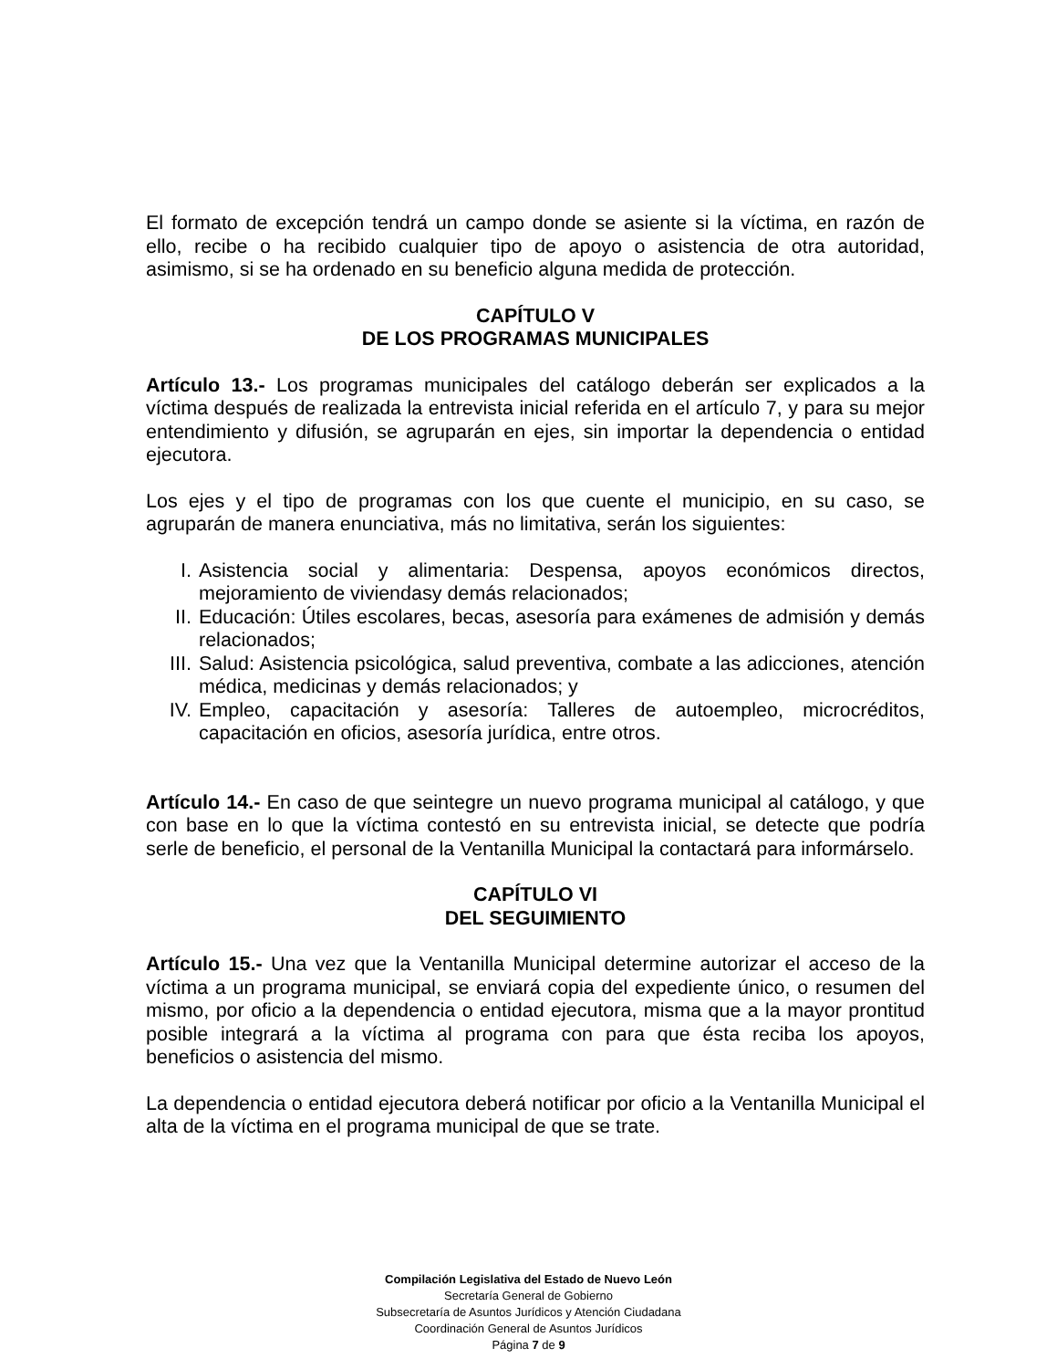El formato de excepción tendrá un campo donde se asiente si la víctima, en razón de ello, recibe o ha recibido cualquier tipo de apoyo o asistencia de otra autoridad, asimismo, si se ha ordenado en su beneficio alguna medida de protección.
CAPÍTULO V
DE LOS PROGRAMAS MUNICIPALES
Artículo 13.- Los programas municipales del catálogo deberán ser explicados a la víctima después de realizada la entrevista inicial referida en el artículo 7, y para su mejor entendimiento y difusión, se agruparán en ejes, sin importar la dependencia o entidad ejecutora.
Los ejes y el tipo de programas con los que cuente el municipio, en su caso, se agruparán de manera enunciativa, más no limitativa, serán los siguientes:
I. Asistencia social y alimentaria: Despensa, apoyos económicos directos, mejoramiento de viviendasy demás relacionados;
II. Educación: Útiles escolares, becas, asesoría para exámenes de admisión y demás relacionados;
III. Salud: Asistencia psicológica, salud preventiva, combate a las adicciones, atención médica, medicinas y demás relacionados; y
IV. Empleo, capacitación y asesoría: Talleres de autoempleo, microcréditos, capacitación en oficios, asesoría jurídica, entre otros.
Artículo 14.- En caso de que seintegre un nuevo programa municipal al catálogo, y que con base en lo que la víctima contestó en su entrevista inicial, se detecte que podría serle de beneficio, el personal de la Ventanilla Municipal la contactará para informárselo.
CAPÍTULO VI
DEL SEGUIMIENTO
Artículo 15.- Una vez que la Ventanilla Municipal determine autorizar el acceso de la víctima a un programa municipal, se enviará copia del expediente único, o resumen del mismo, por oficio a la dependencia o entidad ejecutora, misma que a la mayor prontitud posible integrará a la víctima al programa con para que ésta reciba los apoyos, beneficios o asistencia del mismo.
La dependencia o entidad ejecutora deberá notificar por oficio a la Ventanilla Municipal el alta de la víctima en el programa municipal de que se trate.
Compilación Legislativa del Estado de Nuevo León
Secretaría General de Gobierno
Subsecretaría de Asuntos Jurídicos y Atención Ciudadana
Coordinación General de Asuntos Jurídicos
Página 7 de 9